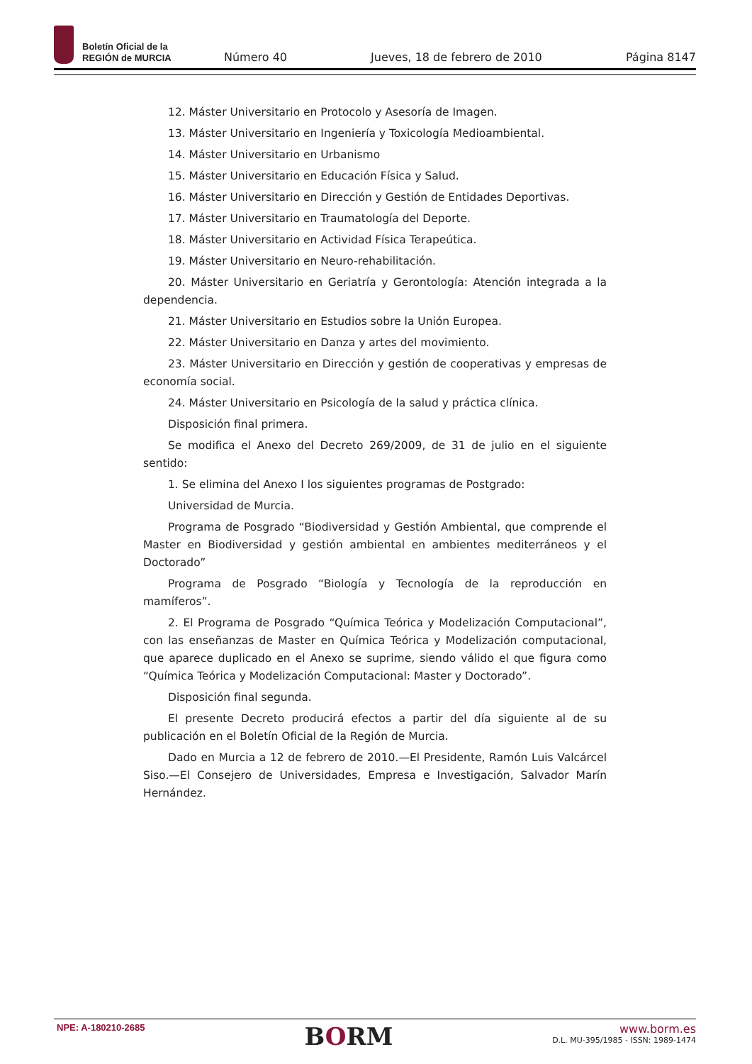Boletín Oficial de la
REGIÓN de MURCIA
Número 40
Jueves, 18 de febrero de 2010
Página 8147
12. Máster Universitario en Protocolo y Asesoría de Imagen.
13. Máster Universitario en Ingeniería y Toxicología Medioambiental.
14. Máster Universitario en Urbanismo
15. Máster Universitario en Educación Física y Salud.
16. Máster Universitario en Dirección y Gestión de Entidades Deportivas.
17. Máster Universitario en Traumatología del Deporte.
18. Máster Universitario en Actividad Física Terapeútica.
19. Máster Universitario en Neuro-rehabilitación.
20. Máster Universitario en Geriatría y Gerontología: Atención integrada a la dependencia.
21. Máster Universitario en Estudios sobre la Unión Europea.
22. Máster Universitario en Danza y artes del movimiento.
23. Máster Universitario en Dirección y gestión de cooperativas y empresas de economía social.
24. Máster Universitario en Psicología de la salud y práctica clínica.
Disposición final primera.
Se modifica el Anexo del Decreto 269/2009, de 31 de julio en el siguiente sentido:
1. Se elimina del Anexo I los siguientes programas de Postgrado:
Universidad de Murcia.
Programa de Posgrado “Biodiversidad y Gestión Ambiental, que comprende el Master en Biodiversidad y gestión ambiental en ambientes mediterráneos y el Doctorado”
Programa de Posgrado “Biología y Tecnología de la reproducción en mamíferos”.
2. El Programa de Posgrado “Química Teórica y Modelización Computacional”, con las enseñanzas de Master en Química Teórica y Modelización computacional, que aparece duplicado en el Anexo se suprime, siendo válido el que figura como “Química Teórica y Modelización Computacional: Master y Doctorado”.
Disposición final segunda.
El presente Decreto producirá efectos a partir del día siguiente al de su publicación en el Boletín Oficial de la Región de Murcia.
Dado en Murcia a 12 de febrero de 2010.—El Presidente, Ramón Luis Valcárcel Siso.—El Consejero de Universidades, Empresa e Investigación, Salvador Marín Hernández.
NPE: A-180210-2685
BORM
www.borm.es
D.L. MU-395/1985 - ISSN: 1989-1474